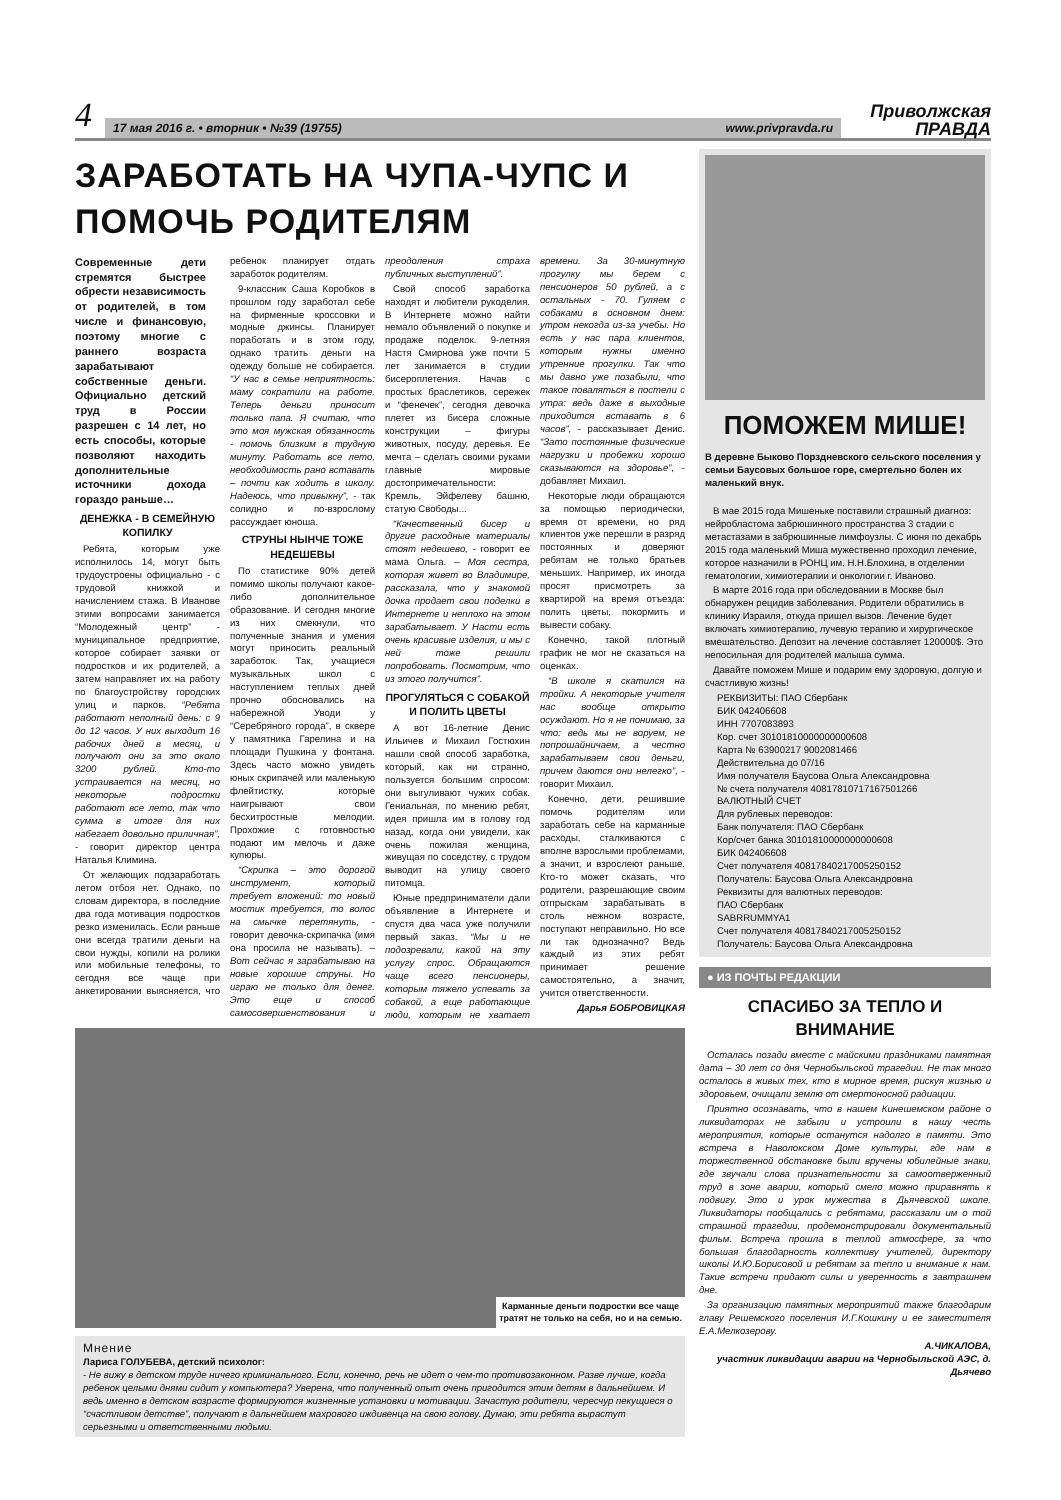4
17 мая 2016 г. • вторник • №39 (19755) www.privpravda.ru
Приволжская
ПРАВДА
ЗАРАБОТАТЬ НА ЧУПА-ЧУПС И ПОМОЧЬ РОДИТЕЛЯМ
Современные дети стремятся быстрее обрести независимость от родителей, в том числе и финансовую, поэтому многие с раннего возраста зарабатывают собственные деньги. Официально детский труд в России разрешен с 14 лет, но есть способы, которые позволяют находить дополнительные источники дохода гораздо раньше…
ДЕНЕЖКА - В СЕМЕЙНУЮ КОПИЛКУ
Ребята, которым уже исполнилось 14, могут быть трудоустроены официально - с трудовой книжкой и начислением стажа. В Иванове этими вопросами занимается “Молодежный центр” - муниципальное предприятие, которое собирает заявки от подростков и их родителей, а затем направляет их на работу по благоустройству городских улиц и парков. “Ребята работают неполный день: с 9 до 12 часов. У них выходит 16 рабочих дней в месяц, и получают они за это около 3200 рублей. Кто-то устраивается на месяц, но некоторые подростки работают все лето, так что сумма в итоге для них набегает довольно приличная”, - говорит директор центра Наталья Климина.
От желающих подзаработать летом отбоя нет. Однако, по словам директора, в последние два года мотивация подростков резко изменилась. Если раньше они всегда тратили деньги на свои нужды, копили на ролики или мобильные телефоны, то сегодня все чаще при анкетировании выясняется, что ребенок планирует отдать заработок родителям.
9-классник Саша Коробков в прошлом году заработал себе на фирменные кроссовки и модные джинсы. Планирует поработать и в этом году, однако тратить деньги на одежду больше не собирается. “У нас в семье неприятность: маму сократили на работе. Теперь деньги приносит только папа. Я считаю, что это моя мужская обязанность - помочь близким в трудную минуту. Работать все лето, необходимость рано вставать – почти как ходить в школу. Надеюсь, что привыкну”, - так солидно и по-взрослому рассуждает юноша.
СТРУНЫ НЫНЧЕ ТОЖЕ НЕДЕШЕВЫ
По статистике 90% детей помимо школы получают какое-либо дополнительное образование. И сегодня многие из них смекнули, что полученные знания и умения могут приносить реальный заработок. Так, учащиеся музыкальных школ с наступлением теплых дней прочно обосновались на набережной Уводи у “Серебряного города”, в сквере у памятника Гарелина и на площади Пушкина у фонтана. Здесь часто можно увидеть юных скрипачей или маленькую флейтистку, которые наигрывают свои бесхитростные мелодии. Прохожие с готовностью подают им мелочь и даже купюры.
“Скрипка – это дорогой инструмент, который требует вложений: то новый мостик требуется, то волос на смычке перетянуть, - говорит девочка-скрипачка (имя она просила не называть). – Вот сейчас я зарабатываю на новые хорошие струны. Но играю не только для денег. Это еще и способ самосовершенствования и преодоления страха публичных выступлений”.
Свой способ заработка находят и любители рукоделия. В Интернете можно найти немало объявлений о покупке и продаже поделок. 9-летняя Настя Смирнова уже почти 5 лет занимается в студии бисероплетения. Начав с простых браслетиков, сережек и “фенечек”, сегодня девочка плетет из бисера сложные конструкции – фигуры животных, посуду, деревья. Ее мечта – сделать своими руками главные мировые достопримечательности: Кремль, Эйфелеву башню, статую Свободы...
“Качественный бисер и другие расходные материалы стоят недешево, - говорит ее мама Ольга. – Моя сестра, которая живет во Владимире, рассказала, что у знакомой дочка продает свои поделки в Интернете и неплохо на этом зарабатывает. У Насти есть очень красивые изделия, и мы с ней тоже решили попробовать. Посмотрим, что из этого получится”.
ПРОГУЛЯТЬСЯ С СОБАКОЙ И ПОЛИТЬ ЦВЕТЫ
А вот 16-летние Денис Ильичев и Михаил Гостюхин нашли свой способ заработка, который, как ни странно, пользуется большим спросом: они выгуливают чужих собак. Гениальная, по мнению ребят, идея пришла им в голову год назад, когда они увидели, как очень пожилая женщина, живущая по соседству, с трудом выводит на улицу своего питомца.
Юные предприниматели дали объявление в Интернете и спустя два часа уже получили первый заказ. “Мы и не подозревали, какой на эту услугу спрос. Обращаются чаще всего пенсионеры, которым тяжело успевать за собакой, а еще работающие люди, которым не хватает времени. За 30-минутную прогулку мы берем с пенсионеров 50 рублей, а с остальных - 70. Гуляем с собаками в основном днем: утром некогда из-за учебы. Но есть у нас пара клиентов, которым нужны именно утренние прогулки. Так что мы давно уже позабыли, что такое поваляться в постели с утра: ведь даже в выходные приходится вставать в 6 часов”, - рассказывает Денис. “Зато постоянные физические нагрузки и пробежки хорошо сказываются на здоровье”, - добавляет Михаил.
Некоторые люди обращаются за помощью периодически, время от времени, но ряд клиентов уже перешли в разряд постоянных и доверяют ребятам не только братьев меньших. Например, их иногда просят присмотреть за квартирой на время отъезда: полить цветы, покормить и вывести собаку.
Конечно, такой плотный график не мог не сказаться на оценках.
“В школе я скатился на тройки. А некоторые учителя нас вообще открыто осуждают. Но я не понимаю, за что: ведь мы не воруем, не попрошайничаем, а честно зарабатываем свои деньги, причем даются они нелегко”, - говорит Михаил.
Конечно, дети, решившие помочь родителям или заработать себе на карманные расходы, сталкиваются с вполне взрослыми проблемами, а значит, и взрослеют раньше. Кто-то может сказать, что родители, разрешающие своим отпрыскам зарабатывать в столь нежном возрасте, поступают неправильно. Но все ли так однозначно? Ведь каждый из этих ребят принимает решение самостоятельно, а значит, учится ответственности.
Дарья БОБРОВИЦКАЯ
Карманные деньги подростки все чаще
тратят не только на себя, но и на семью.
Мнение
Лариса ГОЛУБЕВА, детский психолог:
- Не вижу в детском труде ничего криминального. Если, конечно, речь не идет о чем-то противозаконном. Разве лучше, когда ребенок целыми днями сидит у компьютера? Уверена, что полученный опыт очень пригодится этим детям в дальнейшем. И ведь именно в детском возрасте формируются жизненные установки и мотивации. Зачастую родители, чересчур пекущиеся о “счастливом детстве”, получают в дальнейшем махрового иждивенца на свою голову. Думаю, эти ребята вырастут серьезными и ответственными людьми.
ПОМОЖЕМ МИШЕ!
В деревне Быково Порздневского сельского поселения у семьи Баусовых большое горе, смертельно болен их маленький внук.
В мае 2015 года Мишеньке поставили страшный диагноз: нейробластома забрюшинного пространства 3 стадии с метастазами в забрюшинные лимфоузлы. С июня по декабрь 2015 года маленький Миша мужественно проходил лечение, которое назначили в РОНЦ им. Н.Н.Блохина, в отделении гематологии, химиотерапии и онкологии г. Иваново.
В марте 2016 года при обследовании в Москве был обнаружен рецидив заболевания. Родители обратились в клинику Израиля, откуда пришел вызов. Лечение будет включать химиотерапию, лучевую терапию и хирургическое вмешательство. Депозит на лечение составляет 120000$. Это непосильная для родителей малыша сумма.
Давайте поможем Мише и подарим ему здоровую, долгую и счастливую жизнь!
РЕКВИЗИТЫ: ПАО Сбербанк
БИК 042406608
ИНН 7707083893
Кор. счет 30101810000000000608
Карта № 63900217 9002081466
Действительна до 07/16
Имя получателя Баусова Ольга Александровна
№ счета получателя 40817810717167501266
ВАЛЮТНЫЙ СЧЕТ
Для рублевых переводов:
Банк получателя: ПАО Сбербанк
Кор/счет банка 30101810000000000608
БИК 042406608
Счет получателя 40817840217005250152
Получатель: Баусова Ольга Александровна
Реквизиты для валютных переводов:
ПАО Сбербанк
SABRRUMMYA1
Счет получателя 40817840217005250152
Получатель: Баусова Ольга Александровна
● ИЗ ПОЧТЫ РЕДАКЦИИ
СПАСИБО ЗА ТЕПЛО И ВНИМАНИЕ
Осталась позади вместе с майскими праздниками памятная дата – 30 лет со дня Чернобыльской трагедии. Не так много осталось в живых тех, кто в мирное время, рискуя жизнью и здоровьем, очищали землю от смертоносной радиации.
Приятно осознавать, что в нашем Кинешемском районе о ликвидаторах не забыли и устроили в нашу честь мероприятия, которые останутся надолго в памяти. Это встреча в Наволокском Доме культуры, где нам в торжественной обстановке были вручены юбилейные знаки, где звучали слова признательности за самоотверженный труд в зоне аварии, который смело можно приравнять к подвигу. Это и урок мужества в Дьячевской школе. Ликвидаторы пообщались с ребятами, рассказали им о той страшной трагедии, продемонстрировали документальный фильм. Встреча прошла в теплой атмосфере, за что большая благодарность коллективу учителей, директору школы И.Ю.Борисовой и ребятам за тепло и внимание к нам. Такие встречи придают силы и уверенность в завтрашнем дне.
За организацию памятных мероприятий также благодарим главу Решемского поселения И.Г.Кошкину и ее заместителя Е.А.Мелкозерову.
А.ЧИКАЛОВА,
участник ликвидации аварии на Чернобыльской АЭС, д. Дьячево